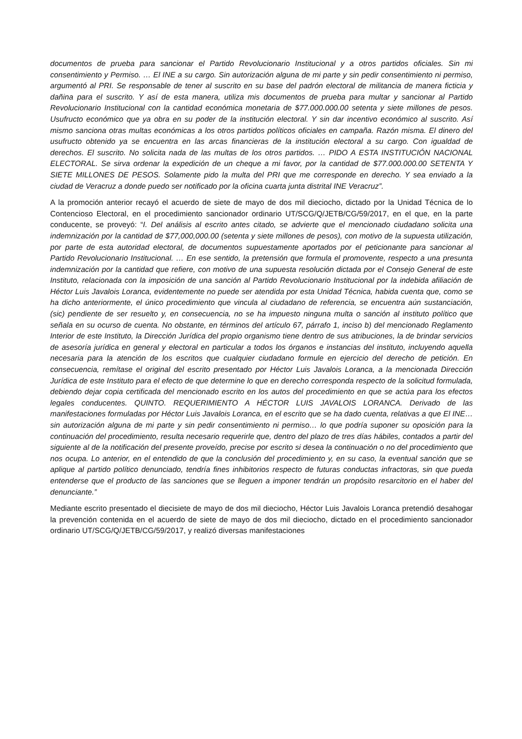documentos de prueba para sancionar el Partido Revolucionario Institucional y a otros partidos oficiales. Sin mi consentimiento y Permiso. … El INE a su cargo. Sin autorización alguna de mi parte y sin pedir consentimiento ni permiso, argumentó al PRI. Se responsable de tener al suscrito en su base del padrón electoral de militancia de manera ficticia y dañina para el suscrito. Y así de esta manera, utiliza mis documentos de prueba para multar y sancionar al Partido Revolucionario Institucional con la cantidad económica monetaria de $77.000.000.00 setenta y siete millones de pesos. Usufructo económico que ya obra en su poder de la institución electoral. Y sin dar incentivo económico al suscrito. Así mismo sanciona otras multas económicas a los otros partidos políticos oficiales en campaña. Razón misma. El dinero del usufructo obtenido ya se encuentra en las arcas financieras de la institución electoral a su cargo. Con igualdad de derechos. El suscrito. No solicita nada de las multas de los otros partidos. … PIDO A ESTA INSTITUCIÓN NACIONAL ELECTORAL. Se sirva ordenar la expedición de un cheque a mi favor, por la cantidad de $77.000.000.00 SETENTA Y SIETE MILLONES DE PESOS. Solamente pido la multa del PRI que me corresponde en derecho. Y sea enviado a la ciudad de Veracruz a donde puedo ser notificado por la oficina cuarta junta distrital INE Veracruz”.
A la promoción anterior recayó el acuerdo de siete de mayo de dos mil dieciocho, dictado por la Unidad Técnica de lo Contencioso Electoral, en el procedimiento sancionador ordinario UT/SCG/Q/JETB/CG/59/2017, en el que, en la parte conducente, se proveyó: “I. Del análisis al escrito antes citado, se advierte que el mencionado ciudadano solicita una indemnización por la cantidad de $77,000,000.00 (setenta y siete millones de pesos), con motivo de la supuesta utilización, por parte de esta autoridad electoral, de documentos supuestamente aportados por el peticionante para sancionar al Partido Revolucionario Institucional. … En ese sentido, la pretensión que formula el promovente, respecto a una presunta indemnización por la cantidad que refiere, con motivo de una supuesta resolución dictada por el Consejo General de este Instituto, relacionada con la imposición de una sanción al Partido Revolucionario Institucional por la indebida afiliación de Héctor Luis Javalois Loranca, evidentemente no puede ser atendida por esta Unidad Técnica, habida cuenta que, como se ha dicho anteriormente, el único procedimiento que vincula al ciudadano de referencia, se encuentra aún sustanciación, (sic) pendiente de ser resuelto y, en consecuencia, no se ha impuesto ninguna multa o sanción al instituto político que señala en su ocurso de cuenta. No obstante, en términos del artículo 67, párrafo 1, inciso b) del mencionado Reglamento Interior de este Instituto, la Dirección Jurídica del propio organismo tiene dentro de sus atribuciones, la de brindar servicios de asesoría jurídica en general y electoral en particular a todos los órganos e instancias del instituto, incluyendo aquella necesaria para la atención de los escritos que cualquier ciudadano formule en ejercicio del derecho de petición. En consecuencia, remítase el original del escrito presentado por Héctor Luis Javalois Loranca, a la mencionada Dirección Jurídica de este Instituto para el efecto de que determine lo que en derecho corresponda respecto de la solicitud formulada, debiendo dejar copia certificada del mencionado escrito en los autos del procedimiento en que se actúa para los efectos legales conducentes. QUINTO. REQUERIMIENTO A HÉCTOR LUIS JAVALOIS LORANCA. Derivado de las manifestaciones formuladas por Héctor Luis Javalois Loranca, en el escrito que se ha dado cuenta, relativas a que El INE… sin autorización alguna de mi parte y sin pedir consentimiento ni permiso… lo que podría suponer su oposición para la continuación del procedimiento, resulta necesario requerirle que, dentro del plazo de tres días hábiles, contados a partir del siguiente al de la notificación del presente proveído, precise por escrito si desea la continuación o no del procedimiento que nos ocupa. Lo anterior, en el entendido de que la conclusión del procedimiento y, en su caso, la eventual sanción que se aplique al partido político denunciado, tendría fines inhibitorios respecto de futuras conductas infractoras, sin que pueda entenderse que el producto de las sanciones que se lleguen a imponer tendrán un propósito resarcitorio en el haber del denunciante.”
Mediante escrito presentado el diecisiete de mayo de dos mil dieciocho, Héctor Luis Javalois Loranca pretendió desahogar la prevención contenida en el acuerdo de siete de mayo de dos mil dieciocho, dictado en el procedimiento sancionador ordinario UT/SCG/Q/JETB/CG/59/2017, y realizó diversas manifestaciones